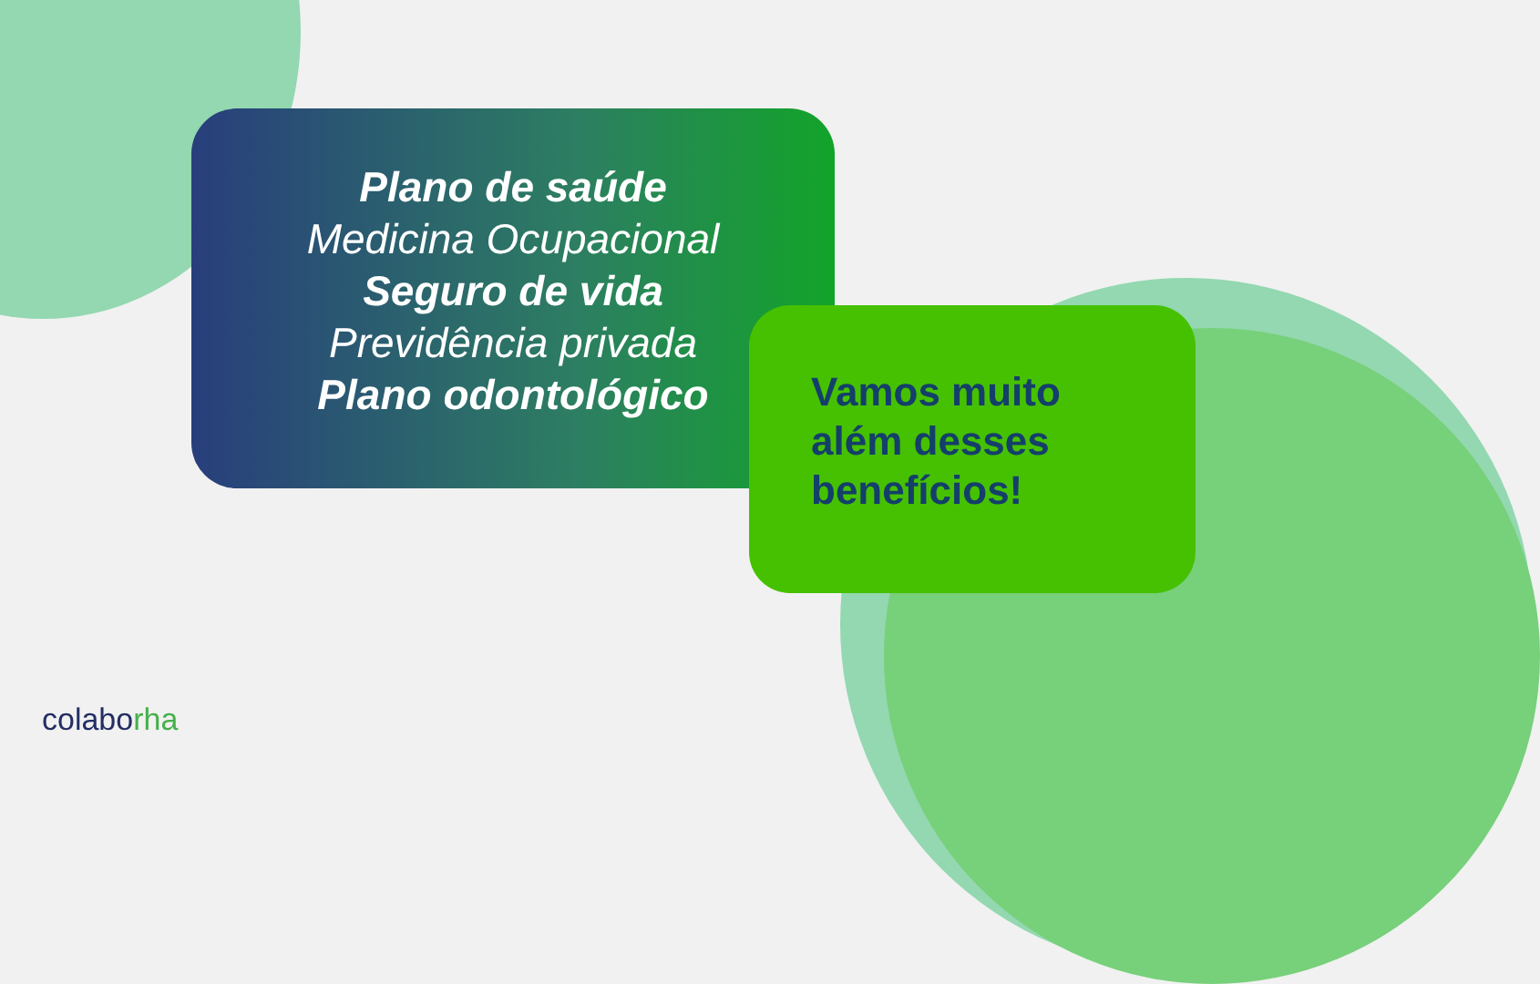Plano de saúde
Medicina Ocupacional
Seguro de vida
Previdência privada
Plano odontológico
Vamos muito
além desses
benefícios!
colaborha